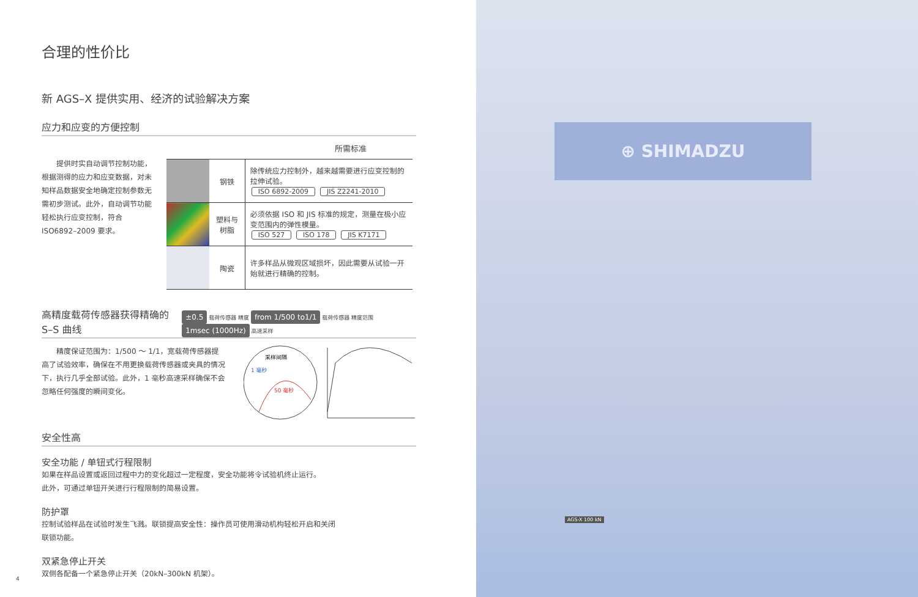合理的性价比
新 AGS–X 提供实用、经济的试验解决方案
应力和应变的方便控制
　　提供时实自动调节控制功能，根据测得的应力和应变数据，对未知样品数据安全地确定控制参数无需初步测试。此外，自动调节功能轻松执行应变控制，符合 ISO6892–2009 要求。
| 所需标准 | | |
| --- | --- | --- |
| | 钢铁 | 除传统应力控制外，越来越需要进行应变控制的拉伸试验。 ISO 6892-2009 JIS Z2241-2010 |
| | 塑料与树脂 | 必须依据 ISO 和 JIS 标准的规定，测量在极小应变范围内的弹性模量。 ISO 527 ISO 178 JIS K7171 |
| | 陶瓷 | 许多样品从微观区域损坏，因此需要从试验一开始就进行精确的控制。 |
高精度载荷传感器获得精确的 S–S 曲线
±0.5 载荷传感器 精度 from 1/500 to1/1 载荷传感器 精度范围 1msec (1000Hz) 高速采样
　　精度保证范围为：1/500 ～ 1/1，宽载荷传感器提高了试验效率，确保在不用更换载荷传感器或夹具的情况下，执行几乎全部试验。此外，1 毫秒高速采样确保不会忽略任何强度的瞬间变化。
采样间隔
1 毫秒
50 毫秒
安全性高
安全功能 / 单钮式行程限制
如果在样品设置或返回过程中力的变化超过一定程度，安全功能将令试验机终止运行。
此外，可通过单钮开关进行行程限制的简易设置。
防护罩
控制试验样品在试验时发生飞溅。联锁提高安全性：操作员可使用滑动机构轻松开启和关闭
联锁功能。
双紧急停止开关
双侧各配备一个紧急停止开关（20kN–300kN 机架）。
4
⊕ SHIMADZU
AGS-X 100 kN